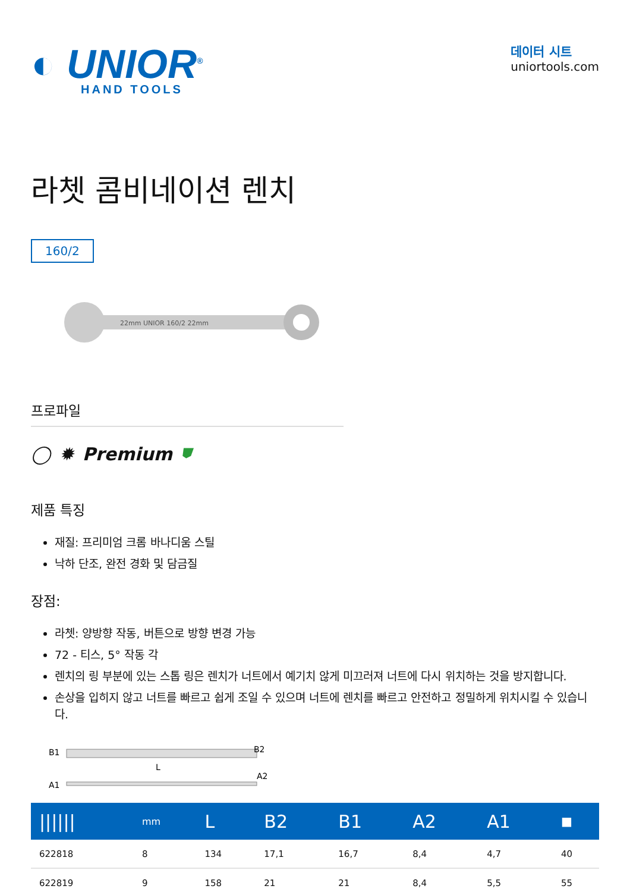◐ UNIOR<sup>®</sup>
HAND TOOLS
데이터 시트
uniortools.com
라쳇 콤비네이션 렌치
160/2
22mm UNIOR 160/2 22mm
프로파일
◯ ✹ Premium ⛊
제품 특징
재질: 프리미엄 크롬 바나디움 스틸
낙하 단조, 완전 경화 및 담금질
장점:
라쳇: 양방향 작동, 버튼으로 방향 변경 가능
72 - 티스, 5° 작동 각
렌치의 링 부분에 있는 스톱 링은 렌치가 너트에서 예기치 않게 미끄러져 너트에 다시 위치하는 것을 방지합니다.
손상을 입히지 않고 너트를 빠르고 쉽게 조일 수 있으며 너트에 렌치를 빠르고 안전하고 정밀하게 위치시킬 수 있습니다.
B1
L
B2
A1
A2
| ////// | mm | L | B2 | B1 | A2 | A1 | ■ |
| --- | --- | --- | --- | --- | --- | --- | --- |
| 622818 | 8 | 134 | 17,1 | 16,7 | 8,4 | 4,7 | 40 |
| 622819 | 9 | 158 | 21 | 21 | 8,4 | 5,5 | 55 |